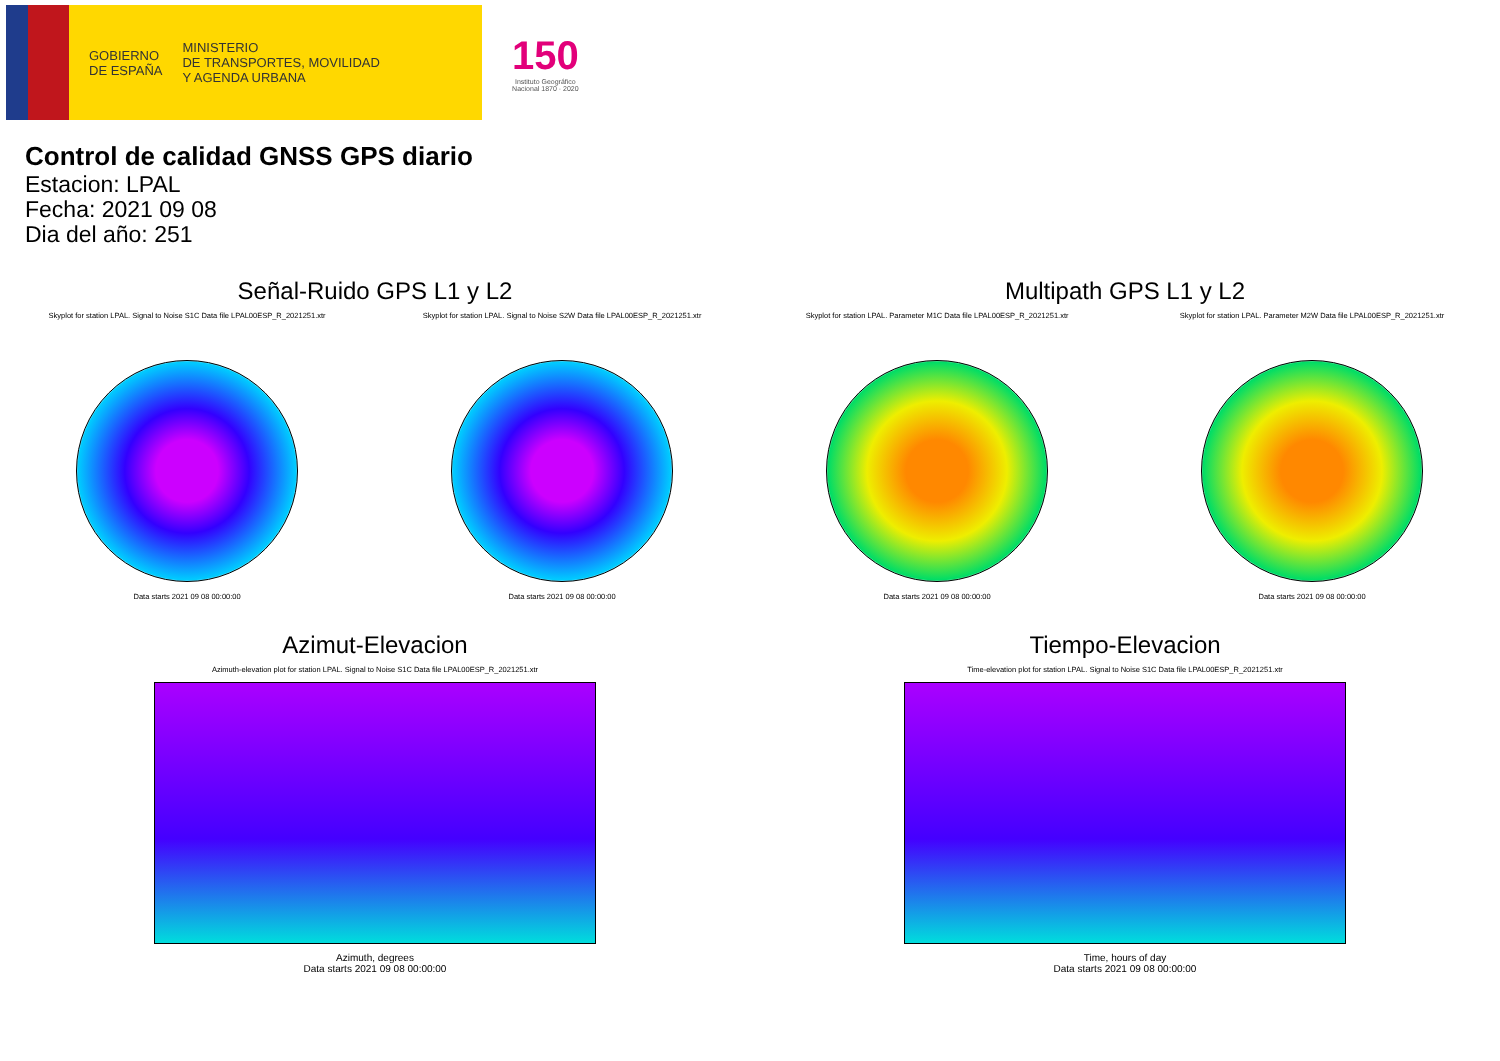GOBIERNO
DE ESPAÑA
MINISTERIO
DE TRANSPORTES, MOVILIDAD
Y AGENDA URBANA
150
Instituto Geográfico
Nacional 1870 · 2020
Control de calidad GNSS GPS diario
Estacion: LPAL
Fecha: 2021 09 08
Dia del año: 251
Señal-Ruido GPS L1 y L2
Skyplot for station LPAL. Signal to Noise S1C Data file LPAL00ESP_R_2021251.xtr
Data starts 2021 09 08 00:00:00
Skyplot for station LPAL. Signal to Noise S2W Data file LPAL00ESP_R_2021251.xtr
Data starts 2021 09 08 00:00:00
Multipath GPS L1 y L2
Skyplot for station LPAL. Parameter M1C Data file LPAL00ESP_R_2021251.xtr
Data starts 2021 09 08 00:00:00
Skyplot for station LPAL. Parameter M2W Data file LPAL00ESP_R_2021251.xtr
Data starts 2021 09 08 00:00:00
Azimut-Elevacion
Azimuth-elevation plot for station LPAL. Signal to Noise S1C Data file LPAL00ESP_R_2021251.xtr
Azimuth, degrees
Data starts 2021 09 08 00:00:00
Tiempo-Elevacion
Time-elevation plot for station LPAL. Signal to Noise S1C Data file LPAL00ESP_R_2021251.xtr
Time, hours of day
Data starts 2021 09 08 00:00:00